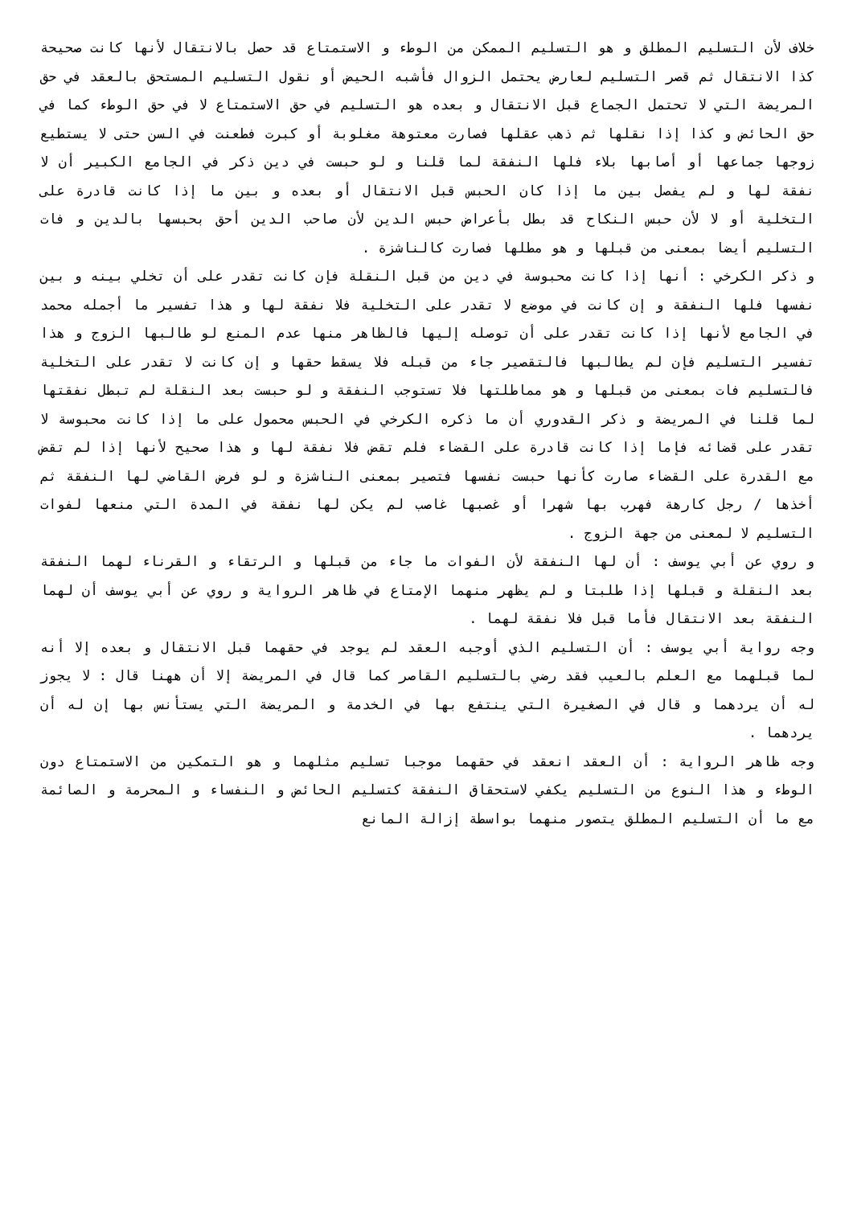خلاف لأن التسليم المطلق و هو التسليم الممكن من الوطء و الاستمتاع قد حصل بالانتقال لأنها كانت صحيحة كذا الانتقال ثم قصر التسليم لعارض يحتمل الزوال فأشبه الحيض أو نقول التسليم المستحق بالعقد في حق المريضة التي لا تحتمل الجماع قبل الانتقال و بعده هو التسليم في حق الاستمتاع لا في حق الوطء كما في حق الحائض و كذا إذا نقلها ثم ذهب عقلها فصارت معتوهة مغلوبة أو كبرت فطعنت في السن حتى لا يستطيع زوجها جماعها أو أصابها بلاء فلها النفقة لما قلنا و لو حبست في دين ذكر في الجامع الكبير أن لا نفقة لها و لم يفصل بين ما إذا كان الحبس قبل الانتقال أو بعده و بين ما إذا كانت قادرة على التخلية أو لا لأن حبس النكاح قد بطل بأعراض حبس الدين لأن صاحب الدين أحق بحبسها بالدين و فات التسليم أيضا بمعنى من قبلها و هو مطلها فصارت كالناشزة .
و ذكر الكرخي : أنها إذا كانت محبوسة في دين من قبل النقلة فإن كانت تقدر على أن تخلي بينه و بين نفسها فلها النفقة و إن كانت في موضع لا تقدر على التخلية فلا نفقة لها و هذا تفسير ما أجمله محمد في الجامع لأنها إذا كانت تقدر على أن توصله إليها فالظاهر منها عدم المنع لو طالبها الزوج و هذا تفسير التسليم فإن لم يطالبها فالتقصير جاء من قبله فلا يسقط حقها و إن كانت لا تقدر على التخلية فالتسليم فات بمعنى من قبلها و هو مماطلتها فلا تستوجب النفقة و لو حبست بعد النقلة لم تبطل نفقتها لما قلنا في المريضة و ذكر القدوري أن ما ذكره الكرخي في الحبس محمول على ما إذا كانت محبوسة لا تقدر على قضائه فإما إذا كانت قادرة على القضاء فلم تقض فلا نفقة لها و هذا صحيح لأنها إذا لم تقض مع القدرة على القضاء صارت كأنها حبست نفسها فتصير بمعنى الناشزة و لو فرض القاضي لها النفقة ثم أخذها / رجل كارهة فهرب بها شهرا أو غصبها غاصب لم يكن لها نفقة في المدة التي منعها لفوات التسليم لا لمعنى من جهة الزوج .
و روي عن أبي يوسف : أن لها النفقة لأن الفوات ما جاء من قبلها و الرتقاء و القرناء لهما النفقة بعد النقلة و قبلها إذا طلبتا و لم يظهر منهما الإمتاع في ظاهر الرواية و روي عن أبي يوسف أن لهما النفقة بعد الانتقال فأما قبل فلا نفقة لهما .
وجه رواية أبي يوسف : أن التسليم الذي أوجبه العقد لم يوجد في حقهما قبل الانتقال و بعده إلا أنه لما قبلهما مع العلم بالعيب فقد رضي بالتسليم القاصر كما قال في المريضة إلا أن ههنا قال : لا يجوز له أن يردهما و قال في الصغيرة التي ينتفع بها في الخدمة و المريضة التي يستأنس بها إن له أن يردهما .
وجه ظاهر الرواية : أن العقد انعقد في حقهما موجبا تسليم مثلهما و هو التمكين من الاستمتاع دون الوطء و هذا النوع من التسليم يكفي لاستحقاق النفقة كتسليم الحائض و النفساء و المحرمة و الصائمة مع ما أن التسليم المطلق يتصور منهما بواسطة إزالة المانع